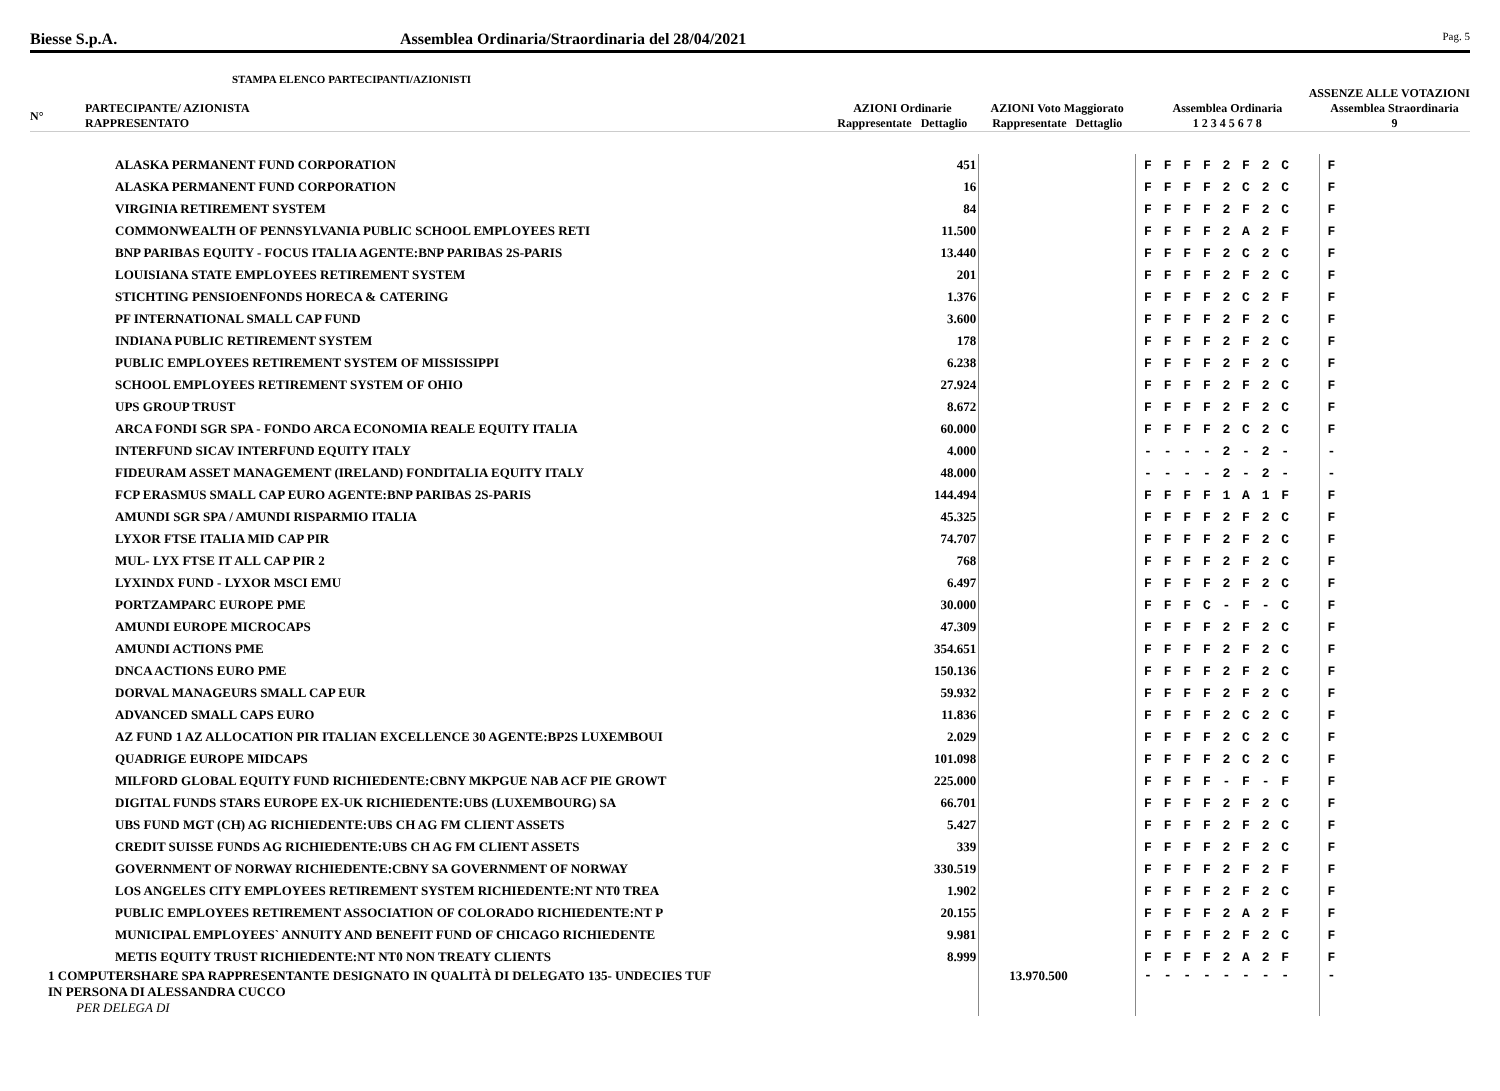Biesse S.p.A. Assemblea Ordinaria/Straordinaria del 28/04/2021 Pag. 5
STAMPA ELENCO PARTECIPANTI/AZIONISTI
| | | | | | ASSENZE ALLE VOTAZIONI | |
| --- | --- | --- | --- | --- | --- | --- |
| N° | PARTECIPANTE/ AZIONISTA RAPPRESENTATO | AZIONI Ordinarie Rappresentate Dettaglio | | AZIONI Voto Maggiorato Rappresentate Dettaglio | Assemblea Ordinaria 1 2 3 4 5 6 7 8 | Assemblea Straordinaria 9 |
| | ALASKA PERMANENT FUND CORPORATION | | 451 | | F F F F 2 F 2 C | F |
| | ALASKA PERMANENT FUND CORPORATION | | 16 | | F F F F 2 C 2 C | F |
| | VIRGINIA RETIREMENT SYSTEM | | 84 | | F F F F 2 F 2 C | F |
| | COMMONWEALTH OF PENNSYLVANIA PUBLIC SCHOOL EMPLOYEES RETI | | 11.500 | | F F F F 2 A 2 F | F |
| | BNP PARIBAS EQUITY - FOCUS ITALIA AGENTE:BNP PARIBAS 2S-PARIS | | 13.440 | | F F F F 2 C 2 C | F |
| | LOUISIANA STATE EMPLOYEES RETIREMENT SYSTEM | | 201 | | F F F F 2 F 2 C | F |
| | STICHTING PENSIOENFONDS HORECA & CATERING | | 1.376 | | F F F F 2 C 2 F | F |
| | PF INTERNATIONAL SMALL CAP FUND | | 3.600 | | F F F F 2 F 2 C | F |
| | INDIANA PUBLIC RETIREMENT SYSTEM | | 178 | | F F F F 2 F 2 C | F |
| | PUBLIC EMPLOYEES RETIREMENT SYSTEM OF MISSISSIPPI | | 6.238 | | F F F F 2 F 2 C | F |
| | SCHOOL EMPLOYEES RETIREMENT SYSTEM OF OHIO | | 27.924 | | F F F F 2 F 2 C | F |
| | UPS GROUP TRUST | | 8.672 | | F F F F 2 F 2 C | F |
| | ARCA FONDI SGR SPA - FONDO ARCA ECONOMIA REALE EQUITY ITALIA | | 60.000 | | F F F F 2 C 2 C | F |
| | INTERFUND SICAV INTERFUND EQUITY ITALY | | 4.000 | | - - - - 2 - 2 - | - |
| | FIDEURAM ASSET MANAGEMENT (IRELAND) FONDITALIA EQUITY ITALY | | 48.000 | | - - - - 2 - 2 - | - |
| | FCP ERASMUS SMALL CAP EURO AGENTE:BNP PARIBAS 2S-PARIS | | 144.494 | | F F F F 1 A 1 F | F |
| | AMUNDI SGR SPA / AMUNDI RISPARMIO ITALIA | | 45.325 | | F F F F 2 F 2 C | F |
| | LYXOR FTSE ITALIA MID CAP PIR | | 74.707 | | F F F F 2 F 2 C | F |
| | MUL- LYX FTSE IT ALL CAP PIR 2 | | 768 | | F F F F 2 F 2 C | F |
| | LYXINDX FUND - LYXOR MSCI EMU | | 6.497 | | F F F F 2 F 2 C | F |
| | PORTZAMPARC EUROPE PME | | 30.000 | | F F F C - F - C | F |
| | AMUNDI EUROPE MICROCAPS | | 47.309 | | F F F F 2 F 2 C | F |
| | AMUNDI ACTIONS PME | | 354.651 | | F F F F 2 F 2 C | F |
| | DNCA ACTIONS EURO PME | | 150.136 | | F F F F 2 F 2 C | F |
| | DORVAL MANAGEURS SMALL CAP EUR | | 59.932 | | F F F F 2 F 2 C | F |
| | ADVANCED SMALL CAPS EURO | | 11.836 | | F F F F 2 C 2 C | F |
| | AZ FUND 1 AZ ALLOCATION PIR ITALIAN EXCELLENCE 30 AGENTE:BP2S LUXEMBOUI | | 2.029 | | F F F F 2 C 2 C | F |
| | QUADRIGE EUROPE MIDCAPS | | 101.098 | | F F F F 2 C 2 C | F |
| | MILFORD GLOBAL EQUITY FUND RICHIEDENTE:CBNY MKPGUE NAB ACF PIE GROWT | | 225.000 | | F F F F - F - F | F |
| | DIGITAL FUNDS STARS EUROPE EX-UK RICHIEDENTE:UBS (LUXEMBOURG) SA | | 66.701 | | F F F F 2 F 2 C | F |
| | UBS FUND MGT (CH) AG RICHIEDENTE:UBS CH AG FM CLIENT ASSETS | | 5.427 | | F F F F 2 F 2 C | F |
| | CREDIT SUISSE FUNDS AG RICHIEDENTE:UBS CH AG FM CLIENT ASSETS | | 339 | | F F F F 2 F 2 C | F |
| | GOVERNMENT OF NORWAY RICHIEDENTE:CBNY SA GOVERNMENT OF NORWAY | | 330.519 | | F F F F 2 F 2 F | F |
| | LOS ANGELES CITY EMPLOYEES RETIREMENT SYSTEM RICHIEDENTE:NT NT0 TREA | | 1.902 | | F F F F 2 F 2 C | F |
| | PUBLIC EMPLOYEES RETIREMENT ASSOCIATION OF COLORADO RICHIEDENTE:NT P | | 20.155 | | F F F F 2 A 2 F | F |
| | MUNICIPAL EMPLOYEES` ANNUITY AND BENEFIT FUND OF CHICAGO RICHIEDENTE | | 9.981 | | F F F F 2 F 2 C | F |
| | METIS EQUITY TRUST RICHIEDENTE:NT NT0 NON TREATY CLIENTS | | 8.999 | | F F F F 2 A 2 F | F |
| 1 COMPUTERSHARE SPA RAPPRESENTANTE DESIGNATO IN QUALITÀ DI DELEGATO 135- UNDECIES TUF IN PERSONA DI ALESSANDRA CUCCO PER DELEGA DI | | | | 13.970.500 | - - - - - - - - | - |